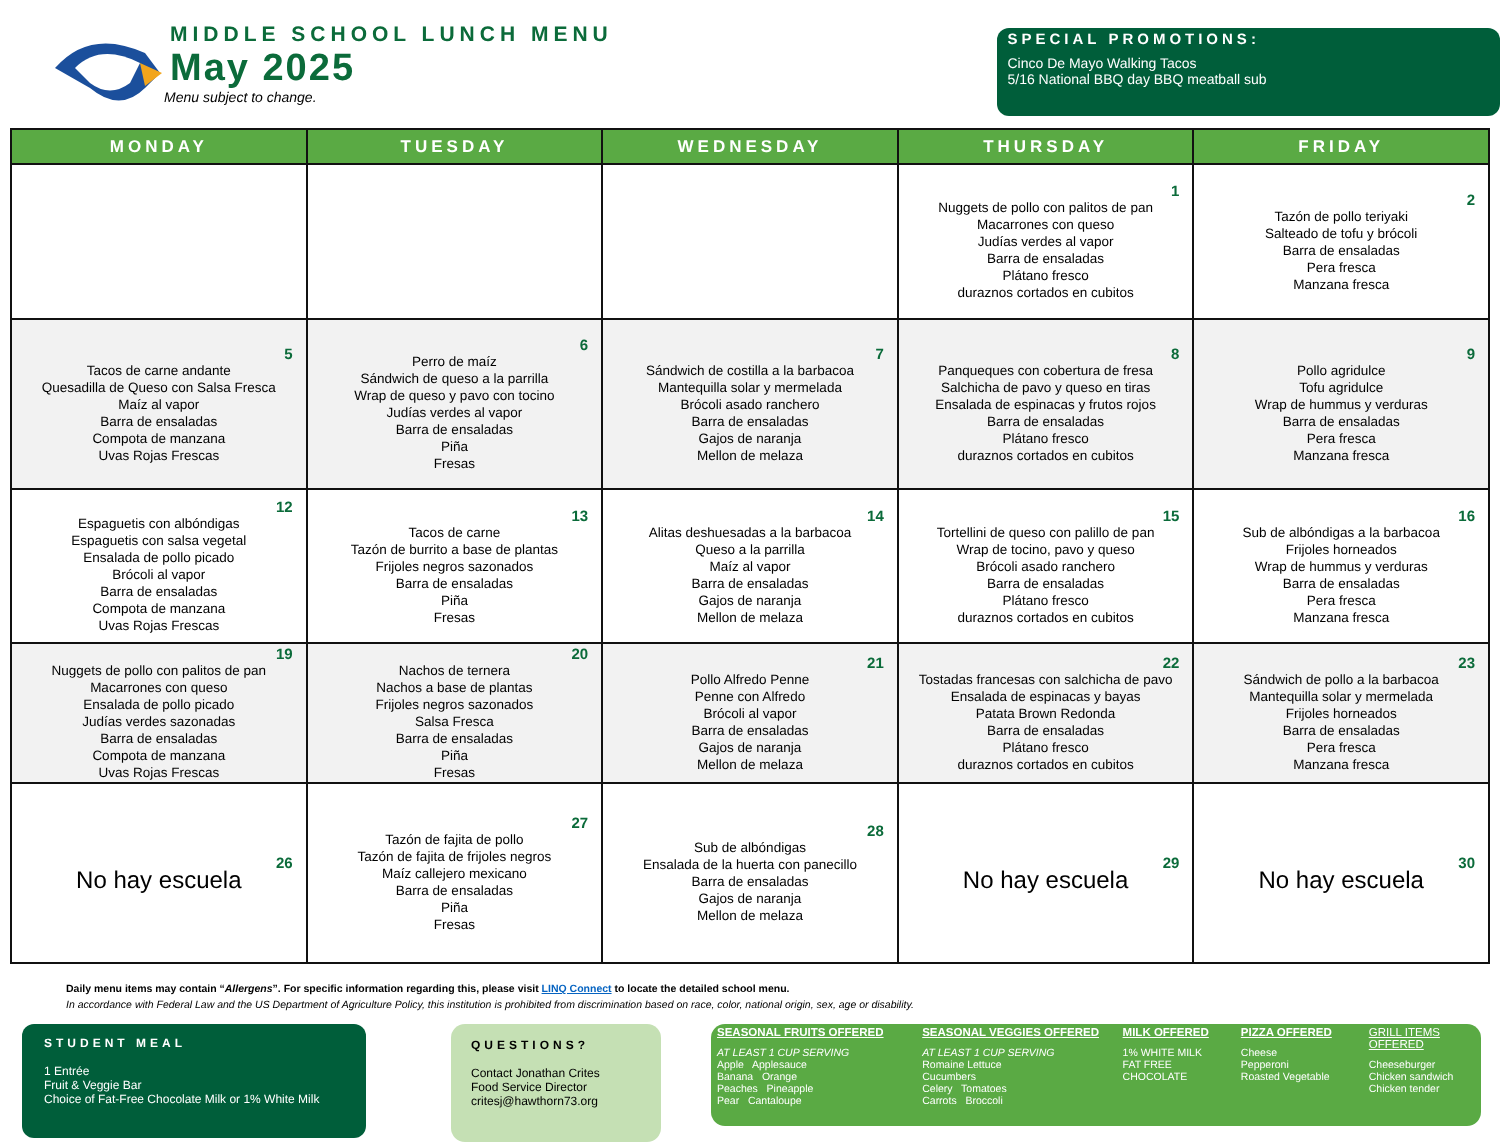MIDDLE SCHOOL LUNCH MENU
May 2025
Menu subject to change.
SPECIAL PROMOTIONS:
Cinco De Mayo Walking Tacos
5/16 National BBQ day BBQ meatball sub
| MONDAY | TUESDAY | WEDNESDAY | THURSDAY | FRIDAY |
| --- | --- | --- | --- | --- |
| | | | 1 Nuggets de pollo con palitos de pan Macarrones con queso Judías verdes al vapor Barra de ensaladas Plátano fresco duraznos cortados en cubitos | 2 Tazón de pollo teriyaki Salteado de tofu y brócoli Barra de ensaladas Pera fresca Manzana fresca |
| 5 Tacos de carne andante Quesadilla de Queso con Salsa Fresca Maíz al vapor Barra de ensaladas Compota de manzana Uvas Rojas Frescas | 6 Perro de maíz Sándwich de queso a la parrilla Wrap de queso y pavo con tocino Judías verdes al vapor Barra de ensaladas Piña Fresas | 7 Sándwich de costilla a la barbacoa Mantequilla solar y mermelada Brócoli asado ranchero Barra de ensaladas Gajos de naranja Mellon de melaza | 8 Panqueques con cobertura de fresa Salchicha de pavo y queso en tiras Ensalada de espinacas y frutos rojos Barra de ensaladas Plátano fresco duraznos cortados en cubitos | 9 Pollo agridulce Tofu agridulce Wrap de hummus y verduras Barra de ensaladas Pera fresca Manzana fresca |
| 12 Espaguetis con albóndigas Espaguetis con salsa vegetal Ensalada de pollo picado Brócoli al vapor Barra de ensaladas Compota de manzana Uvas Rojas Frescas | 13 Tacos de carne Tazón de burrito a base de plantas Frijoles negros sazonados Barra de ensaladas Piña Fresas | 14 Alitas deshuesadas a la barbacoa Queso a la parrilla Maíz al vapor Barra de ensaladas Gajos de naranja Mellon de melaza | 15 Tortellini de queso con palillo de pan Wrap de tocino, pavo y queso Brócoli asado ranchero Barra de ensaladas Plátano fresco duraznos cortados en cubitos | 16 Sub de albóndigas a la barbacoa Frijoles horneados Wrap de hummus y verduras Barra de ensaladas Pera fresca Manzana fresca |
| 19 Nuggets de pollo con palitos de pan Macarrones con queso Ensalada de pollo picado Judías verdes sazonadas Barra de ensaladas Compota de manzana Uvas Rojas Frescas | 20 Nachos de ternera Nachos a base de plantas Frijoles negros sazonados Salsa Fresca Barra de ensaladas Piña Fresas | 21 Pollo Alfredo Penne Penne con Alfredo Brócoli al vapor Barra de ensaladas Gajos de naranja Mellon de melaza | 22 Tostadas francesas con salchicha de pavo Ensalada de espinacas y bayas Patata Brown Redonda Barra de ensaladas Plátano fresco duraznos cortados en cubitos | 23 Sándwich de pollo a la barbacoa Mantequilla solar y mermelada Frijoles horneados Barra de ensaladas Pera fresca Manzana fresca |
| 26 No hay escuela | 27 Tazón de fajita de pollo Tazón de fajita de frijoles negros Maíz callejero mexicano Barra de ensaladas Piña Fresas | 28 Sub de albóndigas Ensalada de la huerta con panecillo Barra de ensaladas Gajos de naranja Mellon de melaza | 29 No hay escuela | 30 No hay escuela |
Daily menu items may contain “Allergens”. For specific information regarding this, please visit LINQ Connect to locate the detailed school menu.
In accordance with Federal Law and the US Department of Agriculture Policy, this institution is prohibited from discrimination based on race, color, national origin, sex, age or disability.
STUDENT MEAL
1 Entrée
Fruit & Veggie Bar
Choice of Fat-Free Chocolate Milk or 1% White Milk
QUESTIONS?
Contact Jonathan Crites
Food Service Director
critesj@hawthorn73.org
SEASONAL FRUITS OFFERED
AT LEAST 1 CUP SERVING
Apple Applesauce
Banana Orange
Peaches Pineapple
Pear Cantaloupe
SEASONAL VEGGIES OFFERED
AT LEAST 1 CUP SERVING
Romaine Lettuce
Cucumbers
Celery Tomatoes
Carrots Broccoli
MILK OFFERED
1% WHITE MILK
FAT FREE CHOCOLATE
PIZZA OFFERED
Cheese
Pepperoni
Roasted Vegetable
GRILL ITEMS OFFERED
Cheeseburger
Chicken sandwich
Chicken tender